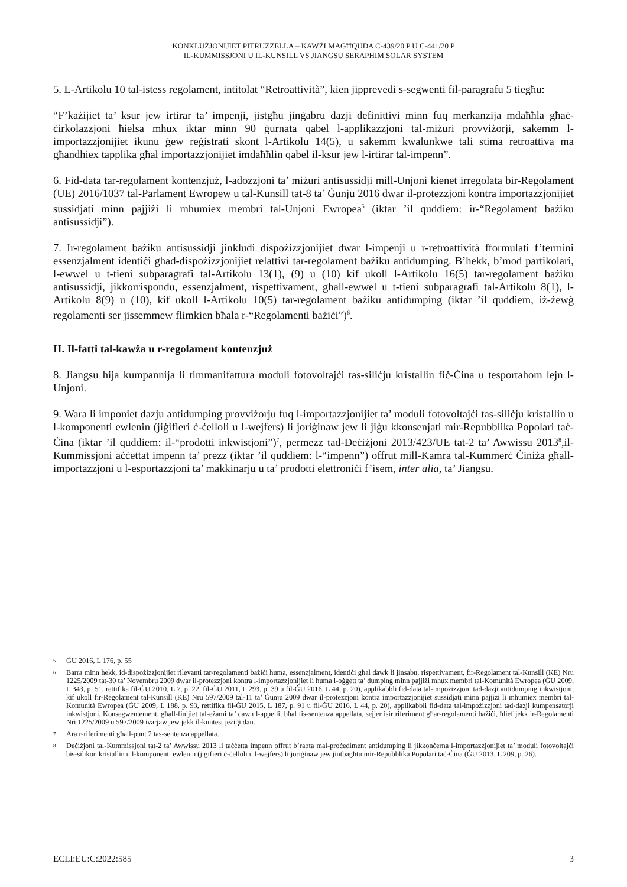KONKLUŻJONIJIET PITRUZZELLA – KAWŻI MAGĦQUDA C-439/20 P U C-441/20 P
IL-KUMMISSJONI U IL-KUNSILL VS JIANGSU SERAPHIM SOLAR SYSTEM
5. L-Artikolu 10 tal-istess regolament, intitolat “Retroattività”, kien jipprevedi s-segwenti fil-paragrafu 5 tiegħu:
“F’każijiet ta’ ksur jew irtirar ta’ impenji, jistgħu jinġabru dazji definittivi minn fuq merkanzija mdaħħla għaċ-ċirkolazzjoni ħielsa mhux iktar minn 90 ġurnata qabel l-applikazzjoni tal-miżuri provviżorji, sakemm l-importazzjonijiet ikunu ġew reġistrati skont l-Artikolu 14(5), u sakemm kwalunkwe tali stima retroattiva ma għandhiex tapplika għal importazzjonijiet imdaħħlin qabel il-ksur jew l-irtirar tal-impenn”.
6. Fid-data tar-regolament kontenzjuż, l-adozzjoni ta’ miżuri antisussidji mill-Unjoni kienet irregolata bir-Regolament (UE) 2016/1037 tal-Parlament Ewropew u tal-Kunsill tat-8 ta’ Ġunju 2016 dwar il-protezzjoni kontra importazzjonijiet sussidjati minn pajjiżi li mhumiex membri tal-Unjoni Ewropea<sup>5</sup> (iktar ’il quddiem: ir-“Regolament bażiku antisussidji”).
7. Ir-regolament bażiku antisussidji jinkludi dispożizzjonijiet dwar l-impenji u r-retroattività fformulati f’termini essenzjalment identiċi għad-dispożizzjonijiet relattivi tar-regolament bażiku antidumping. B’hekk, b’mod partikolari, l-ewwel u t-tieni subparagrafi tal-Artikolu 13(1), (9) u (10) kif ukoll l-Artikolu 16(5) tar-regolament bażiku antisussidji, jikkorrispondu, essenzjalment, rispettivament, għall-ewwel u t-tieni subparagrafi tal-Artikolu 8(1), l-Artikolu 8(9) u (10), kif ukoll l-Artikolu 10(5) tar-regolament bażiku antidumping (iktar ’il quddiem, iż-żewġ regolamenti ser jissemmew flimkien bħala r-“Regolamenti bażiċi”)<sup>6</sup>.
II. Il-fatti tal-kawża u r-regolament kontenzjuż
8. Jiangsu hija kumpannija li timmanifattura moduli fotovoltajċi tas-siliċju kristallin fiċ-Ċina u tesportahom lejn l-Unjoni.
9. Wara li imponiet dazju antidumping provviżorju fuq l-importazzjonijiet ta’ moduli fotovoltajċi tas-siliċju kristallin u l-komponenti ewlenin (jiġifieri ċ-ċelloli u l-wejfers) li joriġinaw jew li jiġu kkonsenjati mir-Repubblika Popolari taċ-Ċina (iktar ’il quddiem: il-“prodotti inkwistjoni”)<sup>7</sup>, permezz tad-Deċiżjoni 2013/423/UE tat-2 ta’ Awwissu 2013<sup>8</sup>,il-Kummissjoni aċċettat impenn ta’ prezz (iktar ’il quddiem: l-“impenn”) offrut mill-Kamra tal-Kummerċ Ċiniża għall-importazzjoni u l-esportazzjoni ta’ makkinarju u ta’ prodotti elettroniċi f’isem, inter alia, ta’ Jiangsu.
5 ĠU 2016, L 176, p. 55
6 Barra minn hekk, id-dispożizzjonijiet rilevanti tar-regolamenti bażiċi huma, essenzjalment, identiċi għal dawk li jinsabu, rispettivament, fir-Regolament tal-Kunsill (KE) Nru 1225/2009 tat-30 ta’ Novembru 2009 dwar il-protezzjoni kontra l-importazzjonijiet li huma l-oġġett ta’ dumping minn pajjiżi mhux membri tal-Komunità Ewropea (ĠU 2009, L 343, p. 51, rettifika fil-ĠU 2010, L 7, p. 22, fil-ĠU 2011, L 293, p. 39 u fil-ĠU 2016, L 44, p. 20), applikabbli fid-data tal-impożizzjoni tad-dazji antidumping inkwistjoni, kif ukoll fir-Regolament tal-Kunsill (KE) Nru 597/2009 tal-11 ta’ Ġunju 2009 dwar il-protezzjoni kontra importazzjonijiet sussidjati minn pajjiżi li mhumiex membri tal-Komunità Ewropea (ĠU 2009, L 188, p. 93, rettifika fil-ĠU 2015, L 187, p. 91 u fil-ĠU 2016, L 44, p. 20), applikabbli fid-data tal-impożizzjoni tad-dazji kumpensatorji inkwistjoni. Konsegwentement, għall-finijiet tal-eżami ta’ dawn l-appelli, bħal fis-sentenza appellata, sejjer isir riferiment għar-regolamenti bażiċi, ħlief jekk ir-Regolamenti Nri 1225/2009 u 597/2009 ivarjaw jew jekk il-kuntest jeżiġi dan.
7 Ara r-riferimenti għall-punt 2 tas-sentenza appellata.
8 Deċiżjoni tal-Kummissjoni tat-2 ta’ Awwissu 2013 li taċċetta impenn offrut b’rabta mal-proċediment antidumping li jikkonċerna l-importazzjonijiet ta’ moduli fotovoltajċi bis-silikon kristallin u l-komponenti ewlenin (jiġifieri ċ-ċelloli u l-wejfers) li joriġinaw jew jintbagħtu mir-Repubblika Popolari taċ-Ċina (ĠU 2013, L 209, p. 26).
ECLI:EU:C:2022:585 3